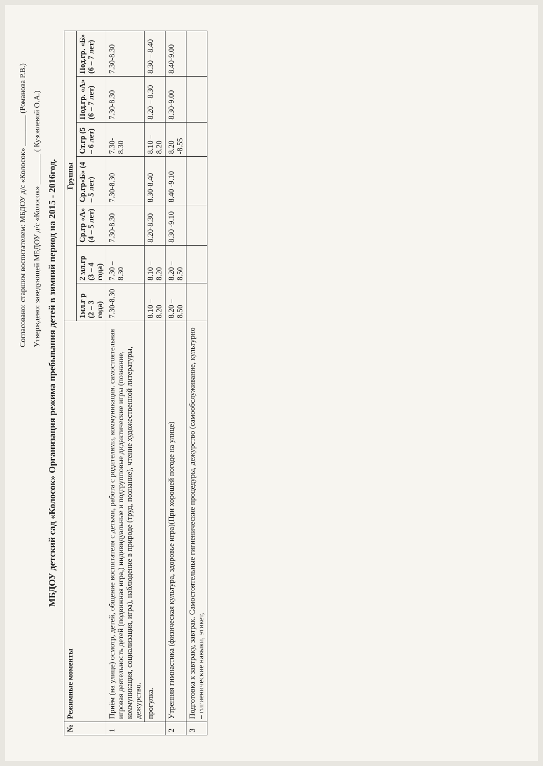Согласовано: старшим воспитателем: МБДОУ д/с «Колосок» ________ (Романова Р.В.)
Утверждено: заведующей МБДОУ д/с «Колосок» ________ ( Кузовлевой О.А.)
МБДОУ детский сад «Колосок» Организация режима пребывания детей в зимний период на 2015 - 2016год.
| № | Режимные моменты | Группы | | | | | | |
| --- | --- | --- | --- | --- | --- | --- | --- | --- |
| | | 1мл.г р (2 – 3 года) | 2 мл.гр (3 – 4 года) | Ср.гр «А» (4 – 5 лет) | Ср.гр«Б» (4 – 5 лет) | Ст.гр (5 – 6 лет) | Под.гр. «А» (6 – 7 лет) | Под.гр. «Б» (6 – 7 лет) |
| 1 | Приём (на улице) осмотр, детей, общение воспитателя с детьми, работа с родителями, коммуникация. самостоятельная игровая деятельность детей (подвижная игра,) индивидуальные и подгрупповые дидактические игры (познание, коммуникация, социализация, игра), наблюдение в природе (труд, познание), чтение художественной литературы, дежурство. | 7.30-8.30 | 7.30 – 8.30 | 7.30-8.30 | 7.30-8.30 | 7.30-8.30 | 7.30-8.30 | 7.30-8.30 |
| | прогулка. | 8.10 – 8.20 | 8.10 – 8.20 | 8.20-8.30 | 8.30-8.40 | 8.10 – 8.20 | 8.20 – 8.30 | 8.30 – 8.40 |
| 2 | Утренняя гимнастика (физическая культура, здоровье игра)(При хорошей погоде на улице) | 8.20 – 8.50 | 8.20 – 8.50 | 8.30 -9.10 | 8.40 -9.10 | 8.20 -8.55 | 8.30-9.00 | 8.40-9.00 |
| 3 | Подготовка к завтраку, завтрак. Самостоятельные гигиенические процедуры, дежурство (самообслуживание, культурно – гигиенические навыки, этикет, | | | | | | | |